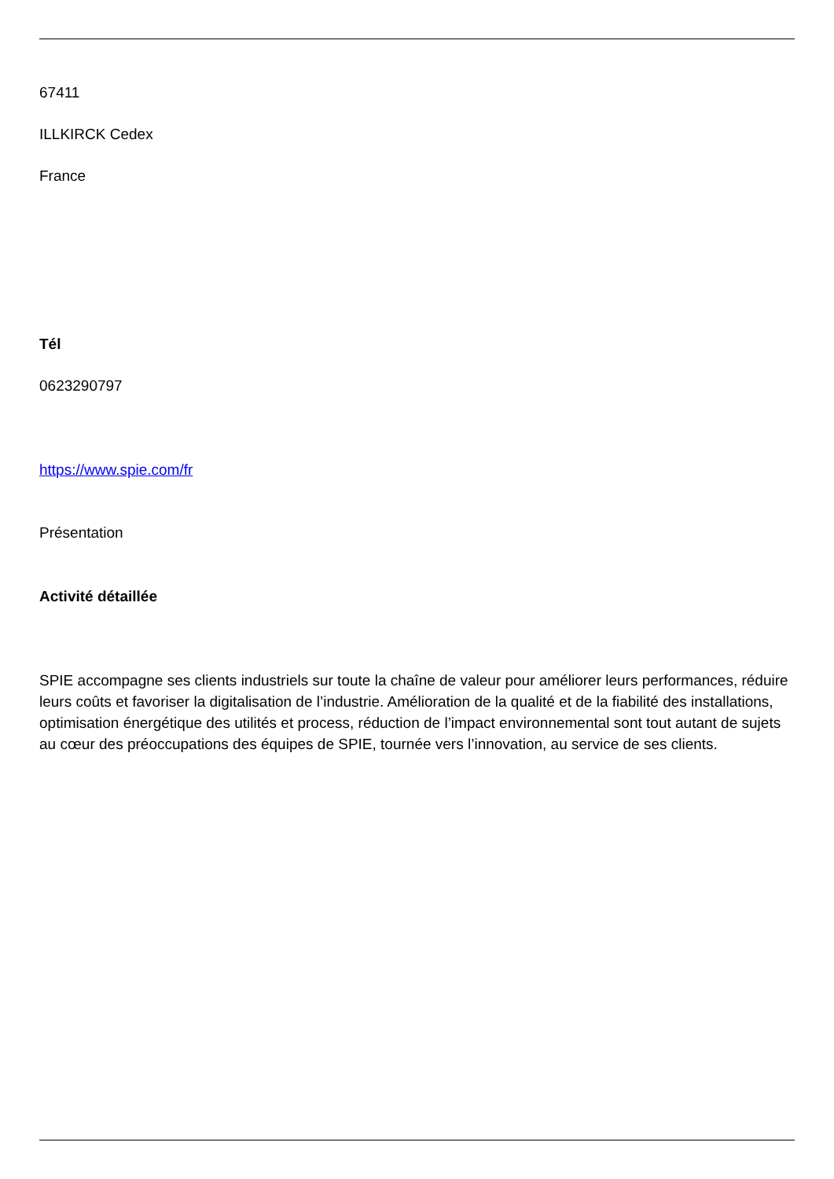67411
ILLKIRCK Cedex
France
Tél
0623290797
https://www.spie.com/fr
Présentation
Activité détaillée
SPIE accompagne ses clients industriels sur toute la chaîne de valeur pour améliorer leurs performances, réduire leurs coûts et favoriser la digitalisation de l’industrie. Amélioration de la qualité et de la fiabilité des installations, optimisation énergétique des utilités et process, réduction de l’impact environnemental sont tout autant de sujets au cœur des préoccupations des équipes de SPIE, tournée vers l’innovation, au service de ses clients.